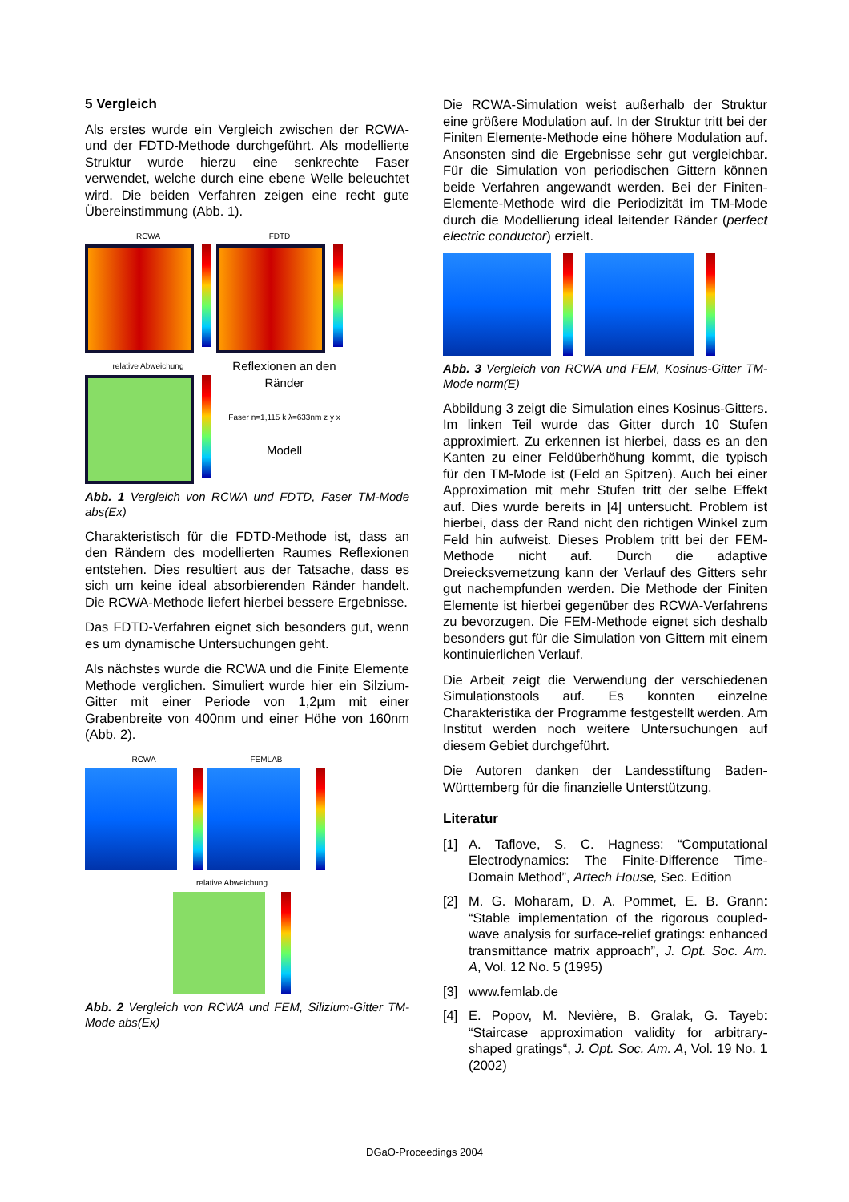5 Vergleich
Als erstes wurde ein Vergleich zwischen der RCWA- und der FDTD-Methode durchgeführt. Als modellierte Struktur wurde hierzu eine senkrechte Faser verwendet, welche durch eine ebene Welle beleuchtet wird. Die beiden Verfahren zeigen eine recht gute Übereinstimmung (Abb. 1).
RCWA
FDTD
relative Abweichung
Reflexionen an den Ränder
Faser n=1,115 k λ=633nm z y x
Modell
Abb. 1 Vergleich von RCWA und FDTD, Faser TM-Mode abs(Ex)
Charakteristisch für die FDTD-Methode ist, dass an den Rändern des modellierten Raumes Reflexionen entstehen. Dies resultiert aus der Tatsache, dass es sich um keine ideal absorbierenden Ränder handelt. Die RCWA-Methode liefert hierbei bessere Ergebnisse.
Das FDTD-Verfahren eignet sich besonders gut, wenn es um dynamische Untersuchungen geht.
Als nächstes wurde die RCWA und die Finite Elemente Methode verglichen. Simuliert wurde hier ein Silzium-Gitter mit einer Periode von 1,2µm mit einer Grabenbreite von 400nm und einer Höhe von 160nm (Abb. 2).
RCWA
FEMLAB
relative Abweichung
Abb. 2 Vergleich von RCWA und FEM, Silizium-Gitter TM-Mode abs(Ex)
Die RCWA-Simulation weist außerhalb der Struktur eine größere Modulation auf. In der Struktur tritt bei der Finiten Elemente-Methode eine höhere Modulation auf. Ansonsten sind die Ergebnisse sehr gut vergleichbar. Für die Simulation von periodischen Gittern können beide Verfahren angewandt werden. Bei der Finiten-Elemente-Methode wird die Periodizität im TM-Mode durch die Modellierung ideal leitender Ränder (perfect electric conductor) erzielt.
Abb. 3 Vergleich von RCWA und FEM, Kosinus-Gitter TM-Mode norm(E)
Abbildung 3 zeigt die Simulation eines Kosinus-Gitters. Im linken Teil wurde das Gitter durch 10 Stufen approximiert. Zu erkennen ist hierbei, dass es an den Kanten zu einer Feldüberhöhung kommt, die typisch für den TM-Mode ist (Feld an Spitzen). Auch bei einer Approximation mit mehr Stufen tritt der selbe Effekt auf. Dies wurde bereits in [4] untersucht. Problem ist hierbei, dass der Rand nicht den richtigen Winkel zum Feld hin aufweist. Dieses Problem tritt bei der FEM-Methode nicht auf. Durch die adaptive Dreiecksvernetzung kann der Verlauf des Gitters sehr gut nachempfunden werden. Die Methode der Finiten Elemente ist hierbei gegenüber des RCWA-Verfahrens zu bevorzugen. Die FEM-Methode eignet sich deshalb besonders gut für die Simulation von Gittern mit einem kontinuierlichen Verlauf.
Die Arbeit zeigt die Verwendung der verschiedenen Simulationstools auf. Es konnten einzelne Charakteristika der Programme festgestellt werden. Am Institut werden noch weitere Untersuchungen auf diesem Gebiet durchgeführt.
Die Autoren danken der Landesstiftung Baden-Württemberg für die finanzielle Unterstützung.
Literatur
[1] A. Taflove, S. C. Hagness: “Computational Electrodynamics: The Finite-Difference Time-Domain Method”, Artech House, Sec. Edition
[2] M. G. Moharam, D. A. Pommet, E. B. Grann: “Stable implementation of the rigorous coupled-wave analysis for surface-relief gratings: enhanced transmittance matrix approach”, J. Opt. Soc. Am. A, Vol. 12 No. 5 (1995)
[3] www.femlab.de
[4] E. Popov, M. Nevière, B. Gralak, G. Tayeb: “Staircase approximation validity for arbitrary-shaped gratings“, J. Opt. Soc. Am. A, Vol. 19 No. 1 (2002)
DGaO-Proceedings 2004